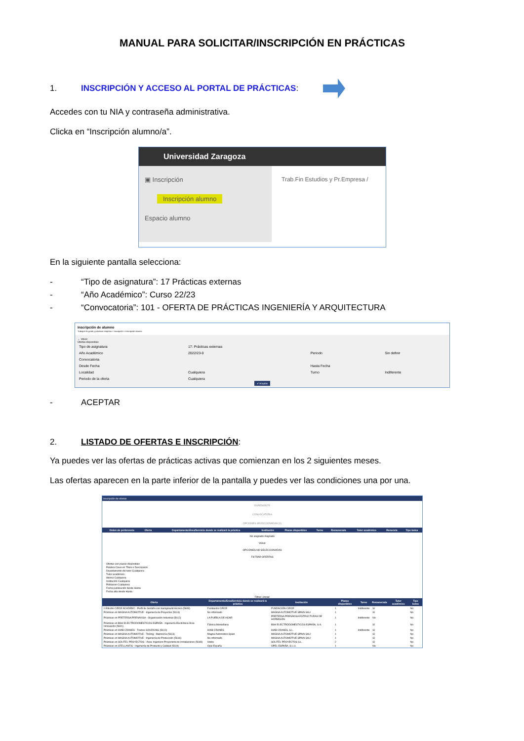MANUAL PARA SOLICITAR/INSCRIPCIÓN EN PRÁCTICAS
1. INSCRIPCIÓN Y ACCESO AL PORTAL DE PRÁCTICAS:
Accedes con tu NIA y contraseña administrativa.
Clicka en “Inscripción alumno/a”.
Universidad Zaragoza
▣ Inscripción
Inscripción alumno
Espacio alumno
Trab.Fin Estudios y Pr.Empresa /
En la siguiente pantalla selecciona:
- “Tipo de asignatura”: 17 Prácticas externas
- “Año Académico”: Curso 22/23
- “Convocatoria”: 101 - OFERTA DE PRÁCTICAS INGENIERÍA Y ARQUITECTURA
Inscripción de alumno
Trabajos fin grado y prácticas empresa > Inscripción > Inscripción alumno
← Volver
Ofertas disponibles
| Tipo de asignatura | 17: Prácticas externas | | |
| Año Académico | 2022/23-0 | Periodo | Sin definir |
| Convocatoria | | | |
| Desde Fecha | | Hasta Fecha | |
| Localidad | Cualquiera | Turno | Indiferente |
| Periodo de la oferta | Cualquiera | | |
✔ Aceptar
- ACEPTAR
2. LISTADO DE OFERTAS E INSCRIPCIÓN:
Ya puedes ver las ofertas de prácticas activas que comienzan en los 2 siguientes meses.
Las ofertas aparecen en la parte inferior de la pantalla y puedes ver las condiciones una por una.
Inscripción de ofertas
EXPEDIENTE
CONVOCATORIA
OPCIONES SELECCIONADAS (0)
| Orden de preferencia | Oferta | Departamento/Área/Servicio donde se realizará la práctica | Institución | Plazas disponibles | Turno | Remunerada | Tutor académico | Renuncia | Tipo bolsa |
| --- | --- | --- | --- | --- | --- | --- | --- | --- | --- |
No asignado Asignado
Volver
OPCIONES NO SELECCIONADAS
FILTRAR OFERTAS
Ofertas con plazas disponibles
Palabra Clave en Título o Descripcion
Departamento del tutor Cualquiera
Tutor académico
Idioma Cualquiera
Institución Cualquiera
Poblacion Cualquiera
Fecha publicación desde Hasta
Fecha alta desde Hasta
Filtrar Limpiar
| Oferta | Departamento/Área/Servicio donde se realizará la práctica | Institución | Plazas disponibles | Turno | Remunerada | Tutor académico | Tipo bolsa |
| --- | --- | --- | --- | --- | --- | --- | --- |
| II Edición CIRCE ACADEMY - Perfil de Gestión con background técnico (5608) | Fundación CIRCE | FUNDACIÓN CIRCE | 1 | Indiferente | Sí | | No |
| Prácticas en MAGNA AUTOMOTIVE - Ingeniería de Proyectos (5614) | No informado | MAGNA AUTOMOTIVE SPAIN SAU | 1 | | Sí | | No |
| Prácticas en PRETERSA PRENAVISA - Organización Industrial (5612) | LA PUEBLA DE HÍJAR | PRETERSA PRENAVISA ESTRUCTURAS DE HORMIGÓN | 1 | Indiferente | No | | No |
| Prácticas en BSH ELECTRODOMESTICOS ESPAÑA - Ingeniería Electrónica Área Innovación (5601) | Fábrica Montañana | BSH ELECTRODOMESTICOS ESPAÑA, S.A. | 1 | | Sí | | No |
| Prácticas en HIAB CRANES - Trainee SOURCING (5610) | HIAB CRANES | HIAB CRANES, S.L. | 1 | Indiferente | Sí | | No |
| Prácticas en MAGNA AUTOMOTIVE - Tooling - Matricería (5613) | Magna Automotive Spain | MAGNA AUTOMOTIVE SPAIN SAU | 1 | | Sí | | No |
| Prácticas en MAGNA AUTOMOTIVE - Ingeniería de Producción (5616) | No informado | MAGNA AUTOMOTIVE SPAIN SAU | 1 | | Sí | | No |
| Prácticas en SOLITEL PROYECTOS - Área: Ingeniero Proyectista de Instalaciones (5648) | Utebo | SOLITEL PROYECTOS S.L. | 2 | | Sí | | No |
| Prácticas en STELLANTIS - Ingeniería de Producto y Calidad (5619) | Opel España | OPEL ESPAÑA, S.L.U. | 1 | | No | | No |